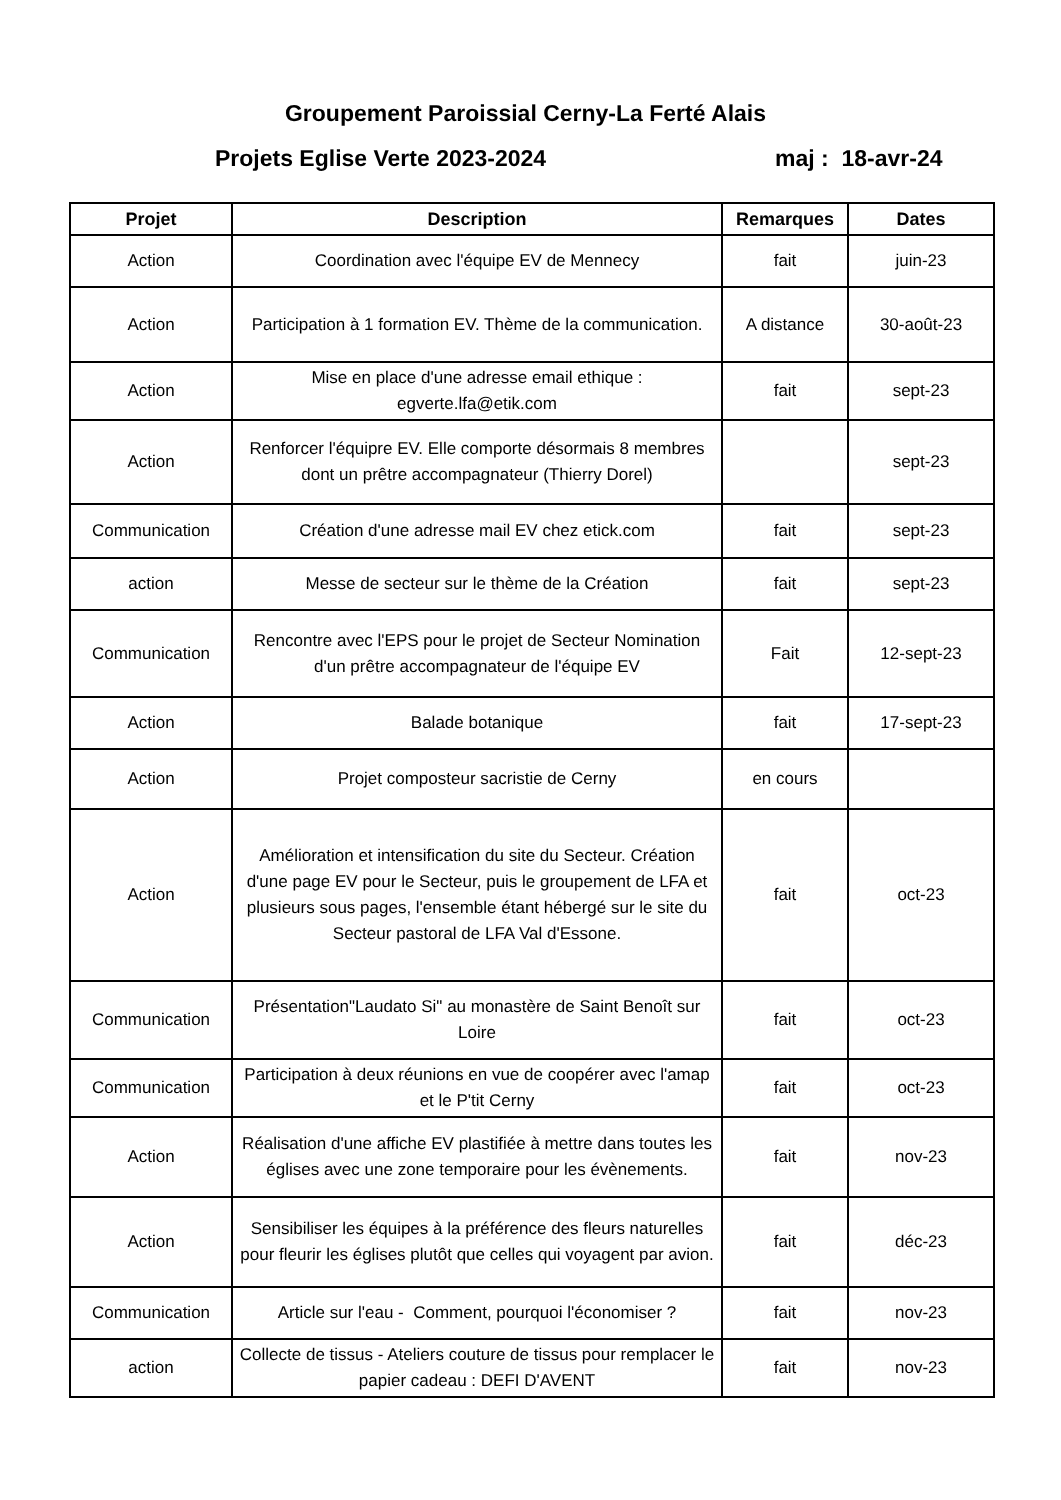Groupement Paroissial Cerny-La Ferté Alais
Projets Eglise Verte 2023-2024 maj : 18-avr-24
| Projet | Description | Remarques | Dates |
| --- | --- | --- | --- |
| Action | Coordination avec l'équipe EV de Mennecy | fait | juin-23 |
| Action | Participation à 1 formation EV. Thème de la communication. | A distance | 30-août-23 |
| Action | Mise en place d'une adresse email ethique : egverte.lfa@etik.com | fait | sept-23 |
| Action | Renforcer l'équipre EV. Elle comporte désormais 8 membres dont un prêtre accompagnateur (Thierry Dorel) | | sept-23 |
| Communication | Création d'une adresse mail EV chez etick.com | fait | sept-23 |
| action | Messe de secteur sur le thème de la Création | fait | sept-23 |
| Communication | Rencontre avec l'EPS pour le projet de Secteur Nomination d'un prêtre accompagnateur de l'équipe EV | Fait | 12-sept-23 |
| Action | Balade botanique | fait | 17-sept-23 |
| Action | Projet composteur sacristie de Cerny | en cours | |
| Action | Amélioration et intensification du site du Secteur. Création d'une page EV pour le Secteur, puis le groupement de LFA et plusieurs sous pages, l'ensemble étant hébergé sur le site du Secteur pastoral de LFA Val d'Essone. | fait | oct-23 |
| Communication | Présentation"Laudato Si" au monastère de Saint Benoît sur Loire | fait | oct-23 |
| Communication | Participation à deux réunions en vue de coopérer avec l'amap et le P'tit Cerny | fait | oct-23 |
| Action | Réalisation d'une affiche EV plastifiée à mettre dans toutes les églises avec une zone temporaire pour les évènements. | fait | nov-23 |
| Action | Sensibiliser les équipes à la préférence des fleurs naturelles pour fleurir les églises plutôt que celles qui voyagent par avion. | fait | déc-23 |
| Communication | Article sur l'eau - Comment, pourquoi l'économiser ? | fait | nov-23 |
| action | Collecte de tissus - Ateliers couture de tissus pour remplacer le papier cadeau : DEFI D'AVENT | fait | nov-23 |